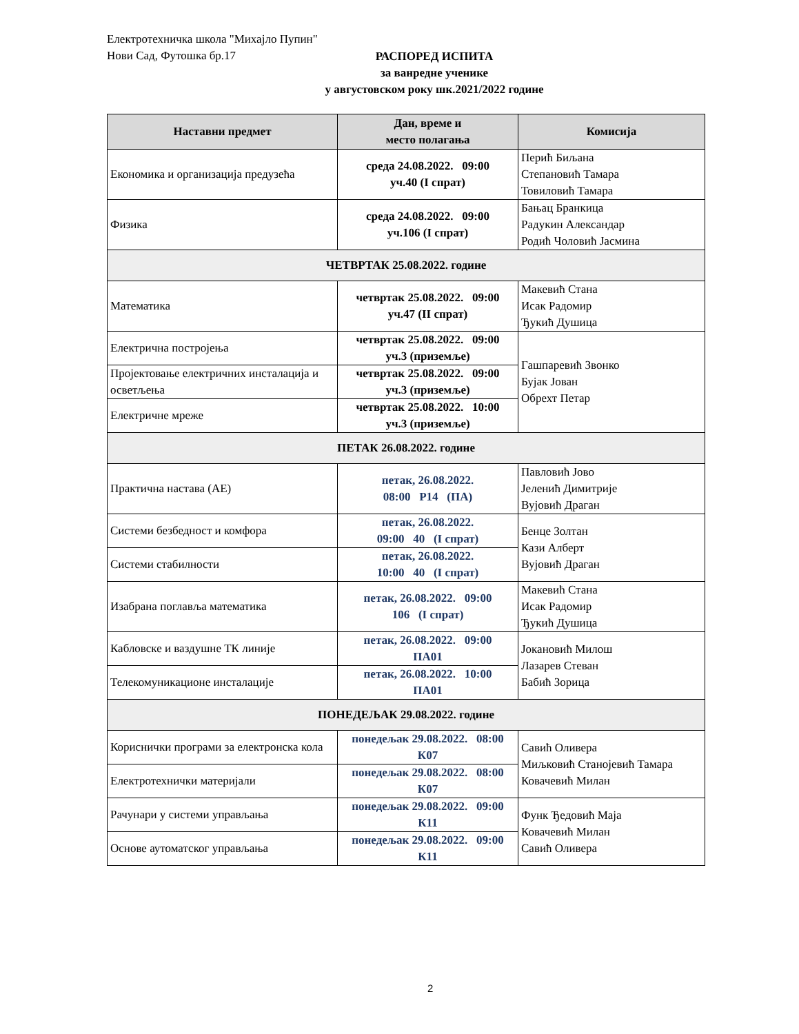Електротехничка школа "Михајло Пупин"
Нови Сад, Футошка бр.17
РАСПОРЕД ИСПИТА
за ванредне ученике
у августовском року шк.2021/2022 године
| Наставни предмет | Дан, време и место полагања | Комисија |
| --- | --- | --- |
| Економика и организација предузећа | среда 24.08.2022. 09:00 уч.40 (I спрат) | Перић Биљана Степановић Тамара Товиловић Тамара |
| Физика | среда 24.08.2022. 09:00 уч.106 (I спрат) | Бањац Бранкица Радукин Александар Родић Чоловић Јасмина |
| ЧЕТВРТАК 25.08.2022. године | | |
| Математика | четвртак 25.08.2022. 09:00 уч.47 (II спрат) | Макевић Стана Исак Радомир Ђукић Душица |
| Електрична постројења | четвртак 25.08.2022. 09:00 уч.3 (приземље) | Гашпаревић Звонко Бујак Јован Обрехт Петар |
| Пројектовање електричних инсталација и осветљења | четвртак 25.08.2022. 09:00 уч.3 (приземље) | |
| Електричне мреже | четвртак 25.08.2022. 10:00 уч.3 (приземље) | |
| ПЕТАК 26.08.2022. године | | |
| Практична настава (АЕ) | петак, 26.08.2022. 08:00 Р14 (ПА) | Павловић Јово Јеленић Димитрије Вујовић Драган |
| Системи безбедност и комфора | петак, 26.08.2022. 09:00 40 (I спрат) | Бенце Золтан Кази Алберт Вујовић Драган |
| Системи стабилности | петак, 26.08.2022. 10:00 40 (I спрат) | |
| Изабрана поглавља математика | петак, 26.08.2022. 09:00 106 (I спрат) | Макевић Стана Исак Радомир Ђукић Душица |
| Кабловске и ваздушне ТК линије | петак, 26.08.2022. 09:00 ПА01 | Јокановић Милош Лазарев Стеван Бабић Зорица |
| Телекомуникационе инсталације | петак, 26.08.2022. 10:00 ПА01 | |
| ПОНЕДЕЉАК 29.08.2022. године | | |
| Кориснички програми за електронска кола | понедељак 29.08.2022. 08:00 К07 | Савић Оливера Миљковић Станојевић Тамара Ковачевић Милан |
| Електротехнички материјали | понедељак 29.08.2022. 08:00 К07 | |
| Рачунари у системи управљања | понедељак 29.08.2022. 09:00 К11 | Функ Ђедовић Маја Ковачевић Милан Савић Оливера |
| Основе аутоматског управљања | понедељак 29.08.2022. 09:00 К11 | |
2